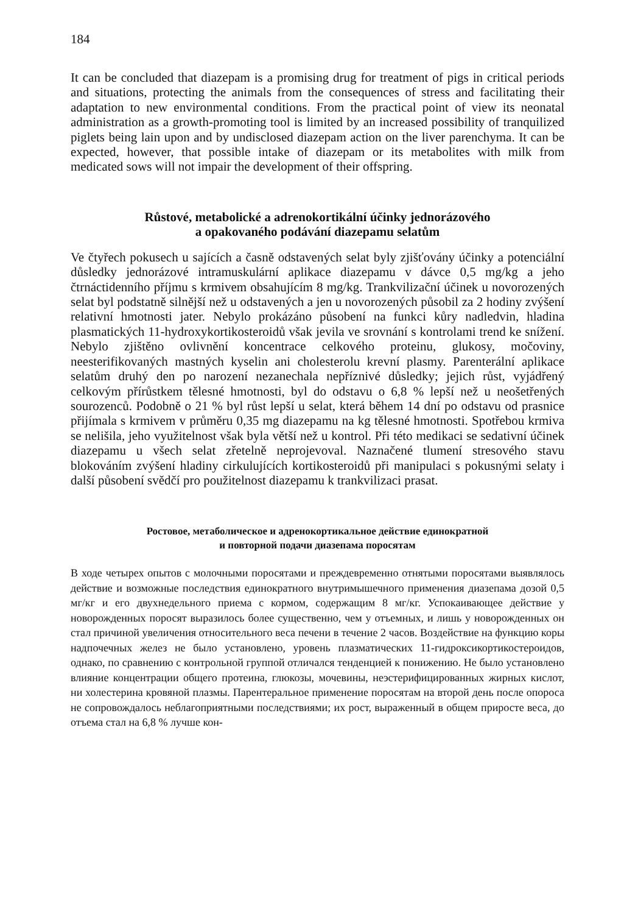184
It can be concluded that diazepam is a promising drug for treatment of pigs in critical periods and situations, protecting the animals from the consequences of stress and facilitating their adaptation to new environmental conditions. From the practical point of view its neonatal administration as a growth-promoting tool is limited by an increased possibility of tranquilized piglets being lain upon and by undisclosed diazepam action on the liver parenchyma. It can be expected, however, that possible intake of diazepam or its metabolites with milk from medicated sows will not impair the development of their offspring.
Růstové, metabolické a adrenokortikální účinky jednorázového
a opakovaného podávání diazepamu selatům
Ve čtyřech pokusech u sajících a časně odstavených selat byly zjišťovány účinky a potenciální důsledky jednorázové intramuskulární aplikace diazepamu v dávce 0,5 mg/kg a jeho čtrnáctidenního příjmu s krmivem obsahujícím 8 mg/kg. Trankvilizační účinek u novorozených selat byl podstatně silnější než u odstavených a jen u novorozených působil za 2 hodiny zvýšení relativní hmotnosti jater. Nebylo prokázáno působení na funkci kůry nadledvin, hladina plasmatických 11-hydroxykortikosteroidů však jevila ve srovnání s kontrolami trend ke snížení. Nebylo zjištěno ovlivnění koncentrace celkového proteinu, glukosy, močoviny, neesterifikovaných mastných kyselin ani cholesterolu krevní plasmy. Parenterální aplikace selatům druhý den po narození nezanechala nepříznivé důsledky; jejich růst, vyjádřený celkovým přírůstkem tělesné hmotnosti, byl do odstavu o 6,8 % lepší než u neošetřených sourozenců. Podobně o 21 % byl růst lepší u selat, která během 14 dní po odstavu od prasnice přijímala s krmivem v průměru 0,35 mg diazepamu na kg tělesné hmotnosti. Spotřebou krmiva se nelišila, jeho využitelnost však byla větší než u kontrol. Při této medikaci se sedativní účinek diazepamu u všech selat zřetelně neprojevoval. Naznačené tlumení stresového stavu blokováním zvýšení hladiny cirkulujících kortikosteroidů při manipulaci s pokusnými selaty i další působení svědčí pro použitelnost diazepamu k trankvilizaci prasat.
Ростовое, метаболическое и адренокортикальное действие единократной
и повторной подачи диазепама поросятам
В ходе четырех опытов с молочными поросятами и преждевременно отнятыми поросятами выявлялось действие и возможные последствия единократного внутримышечного применения диазепама дозой 0,5 мг/кг и его двухнедельного приема с кормом, содержащим 8 мг/кг. Успокаивающее действие у новорожденных поросят выразилось более существенно, чем у отъемных, и лишь у новорожденных он стал причиной увеличения относительного веса печени в течение 2 часов. Воздействие на функцию коры надпочечных желез не было установлено, уровень плазматических 11-гидроксикортикостероидов, однако, по сравнению с контрольной группой отличался тенденцией к понижению. Не было установлено влияние концентрации общего протеина, глюкозы, мочевины, неэстерифицированных жирных кислот, ни холестерина кровяной плазмы. Парентеральное применение поросятам на второй день после опороса не сопровождалось неблагоприятными последствиями; их рост, выраженный в общем приросте веса, до отъема стал на 6,8 % лучше кон-